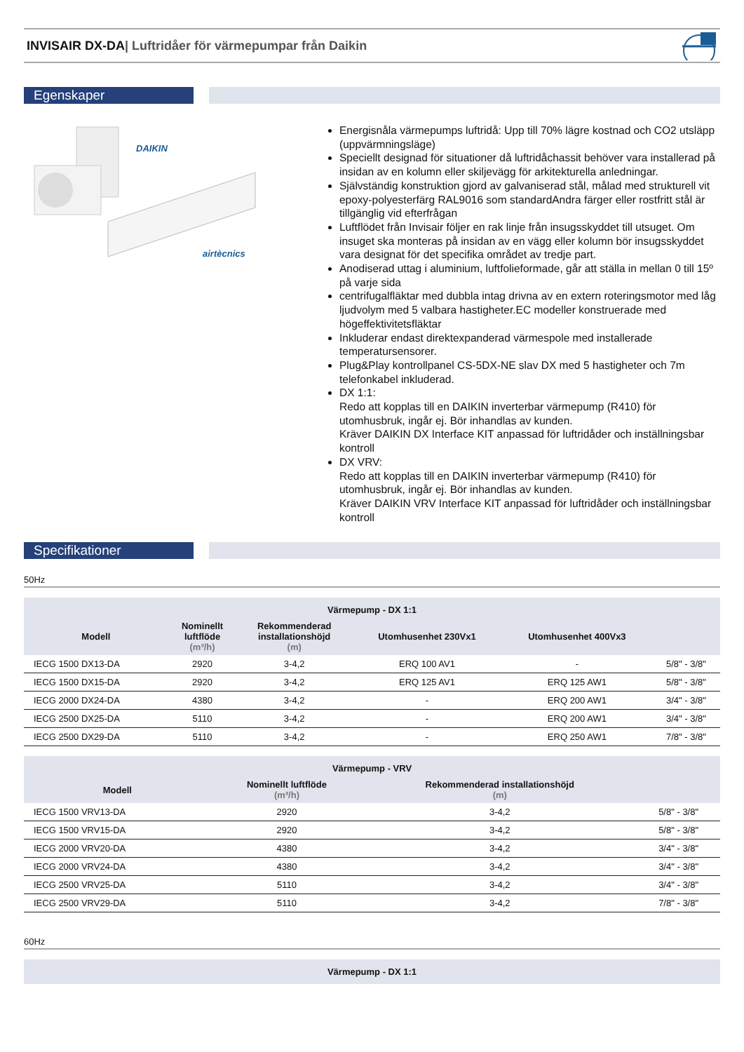INVISAIR DX-DA| Luftridåer för värmepumpar från Daikin
Egenskaper
DAIKIN
airtècnics
Energisnåla värmepumps luftridå: Upp till 70% lägre kostnad och CO2 utsläpp (uppvärmningsläge)
Speciellt designad för situationer då luftridåchassit behöver vara installerad på insidan av en kolumn eller skiljevägg för arkitekturella anledningar.
Självständig konstruktion gjord av galvaniserad stål, målad med strukturell vit epoxy-polyesterfärg RAL9016 som standardAndra färger eller rostfritt stål är tillgänglig vid efterfrågan
Luftflödet från Invisair följer en rak linje från insugsskyddet till utsuget. Om insuget ska monteras på insidan av en vägg eller kolumn bör insugsskyddet vara designat för det specifika området av tredje part.
Anodiserad uttag i aluminium, luftfolieformade, går att ställa in mellan 0 till 15º på varje sida
centrifugalfläktar med dubbla intag drivna av en extern roteringsmotor med låg ljudvolym med 5 valbara hastigheter.EC modeller konstruerade med högeffektivitetsfläktar
Inkluderar endast direktexpanderad värmespole med installerade temperatursensorer.
Plug&Play kontrollpanel CS-5DX-NE slav DX med 5 hastigheter och 7m telefonkabel inkluderad.
DX 1:1:
Redo att kopplas till en DAIKIN inverterbar värmepump (R410) för utomhusbruk, ingår ej. Bör inhandlas av kunden.
Kräver DAIKIN DX Interface KIT anpassad för luftridåder och inställningsbar kontroll
DX VRV:
Redo att kopplas till en DAIKIN inverterbar värmepump (R410) för utomhusbruk, ingår ej. Bör inhandlas av kunden.
Kräver DAIKIN VRV Interface KIT anpassad för luftridåder och inställningsbar kontroll
Specifikationer
50Hz
| Värmepump - DX 1:1 | | | | | |
| --- | --- | --- | --- | --- | --- |
| Modell | Nominellt luftflöde (m³/h) | Rekommenderad installationshöjd (m) | Utomhusenhet 230Vx1 | Utomhusenhet 400Vx3 | |
| IECG 1500 DX13-DA | 2920 | 3-4,2 | ERQ 100 AV1 | - | 5/8" - 3/8" |
| IECG 1500 DX15-DA | 2920 | 3-4,2 | ERQ 125 AV1 | ERQ 125 AW1 | 5/8" - 3/8" |
| IECG 2000 DX24-DA | 4380 | 3-4,2 | - | ERQ 200 AW1 | 3/4" - 3/8" |
| IECG 2500 DX25-DA | 5110 | 3-4,2 | - | ERQ 200 AW1 | 3/4" - 3/8" |
| IECG 2500 DX29-DA | 5110 | 3-4,2 | - | ERQ 250 AW1 | 7/8" - 3/8" |
| Värmepump - VRV | | | |
| --- | --- | --- | --- |
| Modell | Nominellt luftflöde (m³/h) | Rekommenderad installationshöjd (m) | |
| IECG 1500 VRV13-DA | 2920 | 3-4,2 | 5/8" - 3/8" |
| IECG 1500 VRV15-DA | 2920 | 3-4,2 | 5/8" - 3/8" |
| IECG 2000 VRV20-DA | 4380 | 3-4,2 | 3/4" - 3/8" |
| IECG 2000 VRV24-DA | 4380 | 3-4,2 | 3/4" - 3/8" |
| IECG 2500 VRV25-DA | 5110 | 3-4,2 | 3/4" - 3/8" |
| IECG 2500 VRV29-DA | 5110 | 3-4,2 | 7/8" - 3/8" |
60Hz
| Värmepump - DX 1:1 |
| --- |